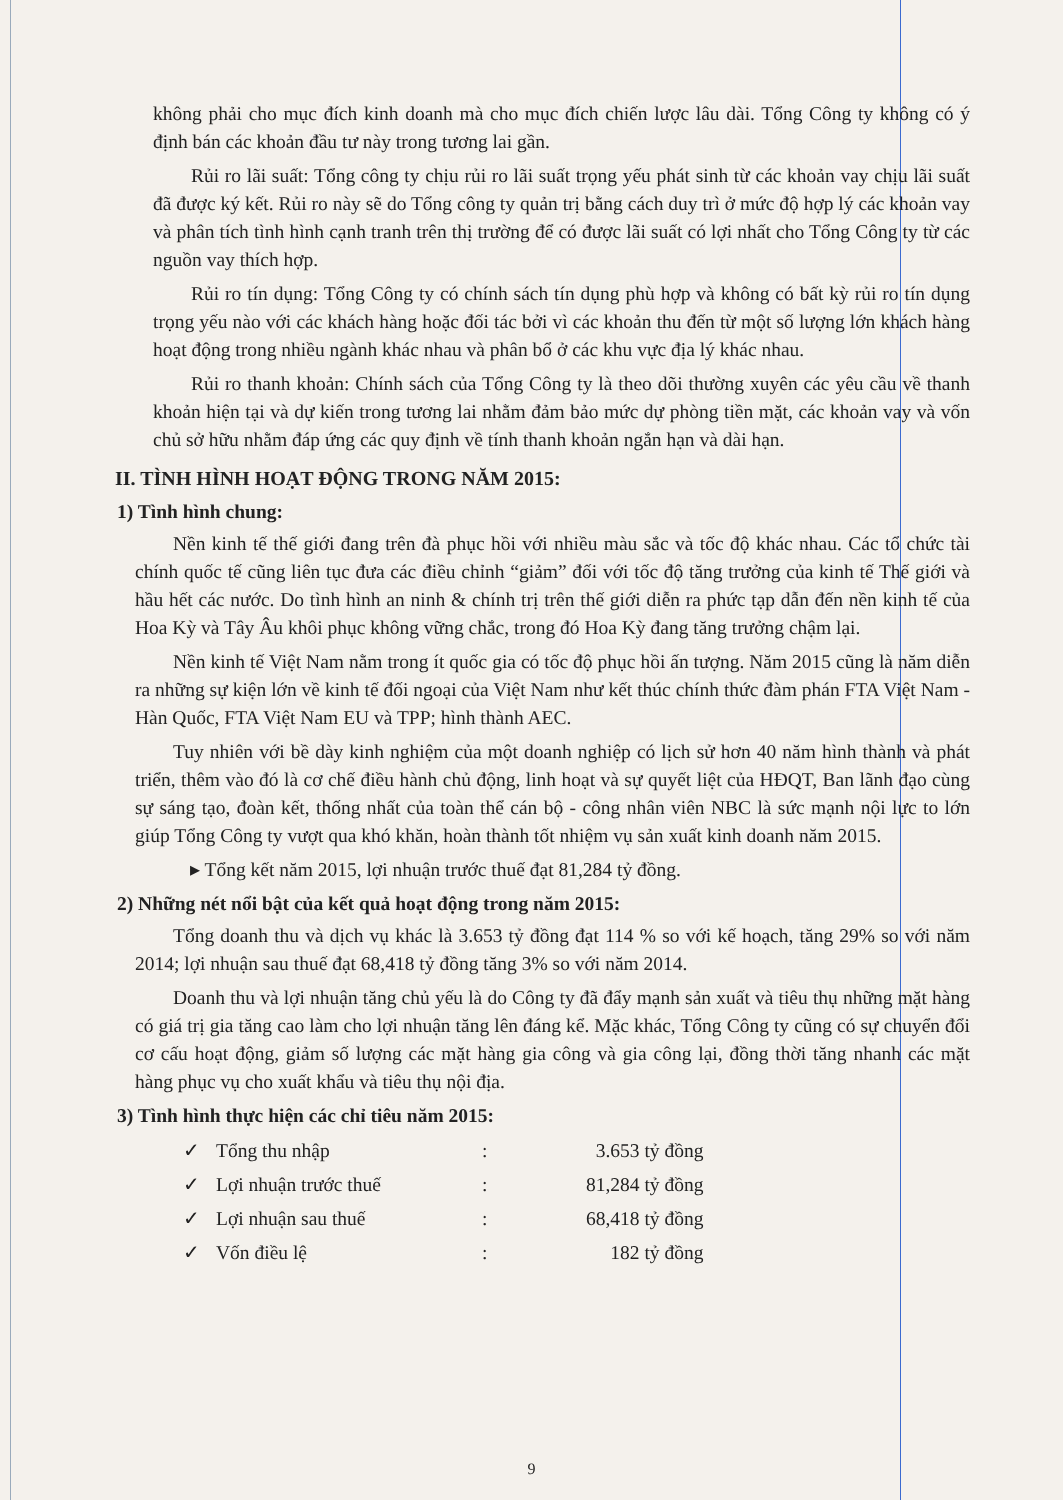không phải cho mục đích kinh doanh mà cho mục đích chiến lược lâu dài. Tổng Công ty không có ý định bán các khoản đầu tư này trong tương lai gần.
Rủi ro lãi suất: Tổng công ty chịu rủi ro lãi suất trọng yếu phát sinh từ các khoản vay chịu lãi suất đã được ký kết. Rủi ro này sẽ do Tổng công ty quản trị bằng cách duy trì ở mức độ hợp lý các khoản vay và phân tích tình hình cạnh tranh trên thị trường để có được lãi suất có lợi nhất cho Tổng Công ty từ các nguồn vay thích hợp.
Rủi ro tín dụng: Tổng Công ty có chính sách tín dụng phù hợp và không có bất kỳ rủi ro tín dụng trọng yếu nào với các khách hàng hoặc đối tác bởi vì các khoản thu đến từ một số lượng lớn khách hàng hoạt động trong nhiều ngành khác nhau và phân bổ ở các khu vực địa lý khác nhau.
Rủi ro thanh khoản: Chính sách của Tổng Công ty là theo dõi thường xuyên các yêu cầu về thanh khoản hiện tại và dự kiến trong tương lai nhằm đảm bảo mức dự phòng tiền mặt, các khoản vay và vốn chủ sở hữu nhằm đáp ứng các quy định về tính thanh khoản ngắn hạn và dài hạn.
II. TÌNH HÌNH HOẠT ĐỘNG TRONG NĂM 2015:
1) Tình hình chung:
Nền kinh tế thế giới đang trên đà phục hồi với nhiều màu sắc và tốc độ khác nhau. Các tổ chức tài chính quốc tế cũng liên tục đưa các điều chỉnh “giảm” đối với tốc độ tăng trưởng của kinh tế Thế giới và hầu hết các nước. Do tình hình an ninh & chính trị trên thế giới diễn ra phức tạp dẫn đến nền kinh tế của Hoa Kỳ và Tây Âu khôi phục không vững chắc, trong đó Hoa Kỳ đang tăng trưởng chậm lại.
Nền kinh tế Việt Nam nằm trong ít quốc gia có tốc độ phục hồi ấn tượng. Năm 2015 cũng là năm diễn ra những sự kiện lớn về kinh tế đối ngoại của Việt Nam như kết thúc chính thức đàm phán FTA Việt Nam - Hàn Quốc, FTA Việt Nam EU và TPP; hình thành AEC.
Tuy nhiên với bề dày kinh nghiệm của một doanh nghiệp có lịch sử hơn 40 năm hình thành và phát triển, thêm vào đó là cơ chế điều hành chủ động, linh hoạt và sự quyết liệt của HĐQT, Ban lãnh đạo cùng sự sáng tạo, đoàn kết, thống nhất của toàn thể cán bộ - công nhân viên NBC là sức mạnh nội lực to lớn giúp Tổng Công ty vượt qua khó khăn, hoàn thành tốt nhiệm vụ sản xuất kinh doanh năm 2015.
▸ Tổng kết năm 2015, lợi nhuận trước thuế đạt 81,284 tỷ đồng.
2) Những nét nổi bật của kết quả hoạt động trong năm 2015:
Tổng doanh thu và dịch vụ khác là 3.653 tỷ đồng đạt 114 % so với kế hoạch, tăng 29% so với năm 2014; lợi nhuận sau thuế đạt 68,418 tỷ đồng tăng 3% so với năm 2014.
Doanh thu và lợi nhuận tăng chủ yếu là do Công ty đã đẩy mạnh sản xuất và tiêu thụ những mặt hàng có giá trị gia tăng cao làm cho lợi nhuận tăng lên đáng kể. Mặc khác, Tổng Công ty cũng có sự chuyển đổi cơ cấu hoạt động, giảm số lượng các mặt hàng gia công và gia công lại, đồng thời tăng nhanh các mặt hàng phục vụ cho xuất khẩu và tiêu thụ nội địa.
3) Tình hình thực hiện các chỉ tiêu năm 2015:
| ✓ | Tổng thu nhập | : | 3.653 tỷ đồng |
| ✓ | Lợi nhuận trước thuế | : | 81,284 tỷ đồng |
| ✓ | Lợi nhuận sau thuế | : | 68,418 tỷ đồng |
| ✓ | Vốn điều lệ | : | 182 tỷ đồng |
9